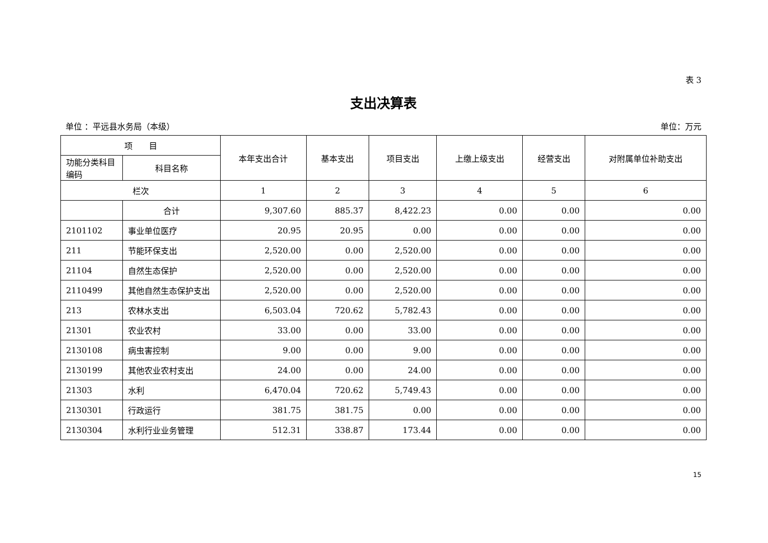表 3
支出决算表
单位 ：平远县水务局（本级） 单位：万元
| 项 目 | | 本年支出合计 | 基本支出 | 项目支出 | 上缴上级支出 | 经营支出 | 对附属单位补助支出 |
| --- | --- | --- | --- | --- | --- | --- | --- |
| 功能分类科目编码 | 科目名称 | | | | | | |
| 栏次 | | 1 | 2 | 3 | 4 | 5 | 6 |
| | 合计 | 9,307.60 | 885.37 | 8,422.23 | 0.00 | 0.00 | 0.00 |
| 2101102 | 事业单位医疗 | 20.95 | 20.95 | 0.00 | 0.00 | 0.00 | 0.00 |
| 211 | 节能环保支出 | 2,520.00 | 0.00 | 2,520.00 | 0.00 | 0.00 | 0.00 |
| 21104 | 自然生态保护 | 2,520.00 | 0.00 | 2,520.00 | 0.00 | 0.00 | 0.00 |
| 2110499 | 其他自然生态保护支出 | 2,520.00 | 0.00 | 2,520.00 | 0.00 | 0.00 | 0.00 |
| 213 | 农林水支出 | 6,503.04 | 720.62 | 5,782.43 | 0.00 | 0.00 | 0.00 |
| 21301 | 农业农村 | 33.00 | 0.00 | 33.00 | 0.00 | 0.00 | 0.00 |
| 2130108 | 病虫害控制 | 9.00 | 0.00 | 9.00 | 0.00 | 0.00 | 0.00 |
| 2130199 | 其他农业农村支出 | 24.00 | 0.00 | 24.00 | 0.00 | 0.00 | 0.00 |
| 21303 | 水利 | 6,470.04 | 720.62 | 5,749.43 | 0.00 | 0.00 | 0.00 |
| 2130301 | 行政运行 | 381.75 | 381.75 | 0.00 | 0.00 | 0.00 | 0.00 |
| 2130304 | 水利行业业务管理 | 512.31 | 338.87 | 173.44 | 0.00 | 0.00 | 0.00 |
15